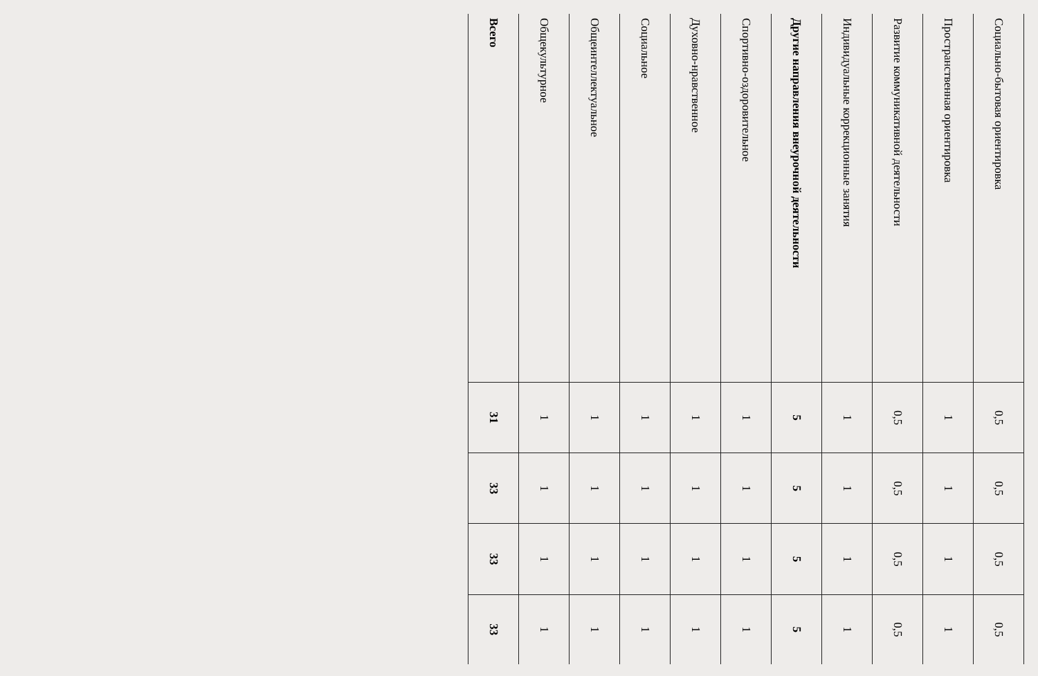| Социально-бытовая ориентировка | 0,5 | 0,5 | 0,5 | 0,5 |
| Пространственная ориентировка | 1 | 1 | 1 | 1 |
| Развитие коммуникативной деятельности | 0,5 | 0,5 | 0,5 | 0,5 |
| Индивидуальные коррекционные занятия | 1 | 1 | 1 | 1 |
| Другие направления внеурочной деятельности | 5 | 5 | 5 | 5 |
| Спортивно-оздоровительное | 1 | 1 | 1 | 1 |
| Духовно-нравственное | 1 | 1 | 1 | 1 |
| Социальное | 1 | 1 | 1 | 1 |
| Общеинтеллектуальное | 1 | 1 | 1 | 1 |
| Общекультурное | 1 | 1 | 1 | 1 |
| Всего | 31 | 33 | 33 | 33 |